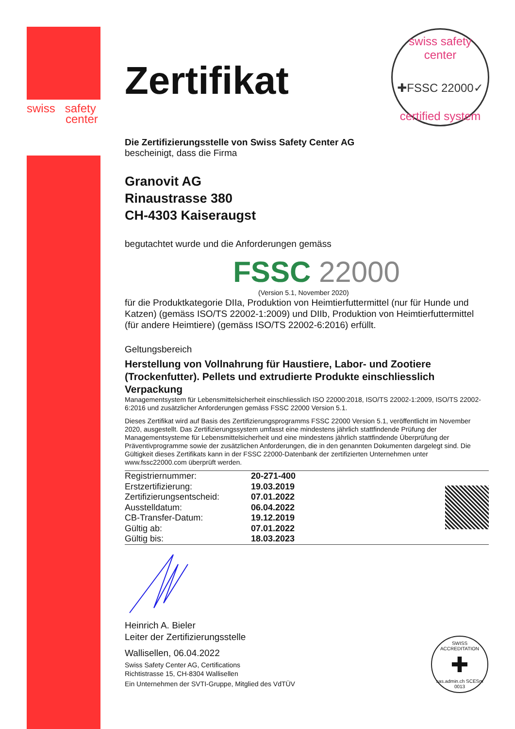swiss safety
center
swiss safety center
✚FSSC 22000✓
certified system
Zertifikat
Die Zertifizierungsstelle von Swiss Safety Center AG
bescheinigt, dass die Firma
Granovit AG
Rinaustrasse 380
CH-4303 Kaiseraugst
begutachtet wurde und die Anforderungen gemäss
FSSC 22000
(Version 5.1, November 2020)
für die Produktkategorie DIIa, Produktion von Heimtierfuttermittel (nur für Hunde und Katzen) (gemäss ISO/TS 22002-1:2009) und DIIb, Produktion von Heimtierfuttermittel (für andere Heimtiere) (gemäss ISO/TS 22002-6:2016) erfüllt.
Geltungsbereich
Herstellung von Vollnahrung für Haustiere, Labor- und Zootiere (Trockenfutter). Pellets und extrudierte Produkte einschliesslich Verpackung
Managementsystem für Lebensmittelsicherheit einschliesslich ISO 22000:2018, ISO/TS 22002-1:2009, ISO/TS 22002-6:2016 und zusätzlicher Anforderungen gemäss FSSC 22000 Version 5.1.
Dieses Zertifikat wird auf Basis des Zertifizierungsprogramms FSSC 22000 Version 5.1, veröffentlicht im November 2020, ausgestellt. Das Zertifizierungssystem umfasst eine mindestens jährlich stattfindende Prüfung der Managementsysteme für Lebensmittelsicherheit und eine mindestens jährlich stattfindende Überprüfung der Präventivprogramme sowie der zusätzlichen Anforderungen, die in den genannten Dokumenten dargelegt sind. Die Gültigkeit dieses Zertifikats kann in der FSSC 22000-Datenbank der zertifizierten Unternehmen unter www.fssc22000.com überprüft werden.
| Registriernummer: | 20-271-400 | |
| Erstzertifizierung: | 19.03.2019 | |
| Zertifizierungsentscheid: | 07.01.2022 | |
| Ausstelldatum: | 06.04.2022 | |
| CB-Transfer-Datum: | 19.12.2019 | |
| Gültig ab: | 07.01.2022 | |
| Gültig bis: | 18.03.2023 | |
Heinrich A. Bieler
Leiter der Zertifizierungsstelle
Wallisellen, 06.04.2022
Swiss Safety Center AG, Certifications
Richtistrasse 15, CH-8304 Wallisellen
Ein Unternehmen der SVTI-Gruppe, Mitglied des VdTÜV
SWISS ACCREDITATION
✚
sas.admin.ch SCESm 0013